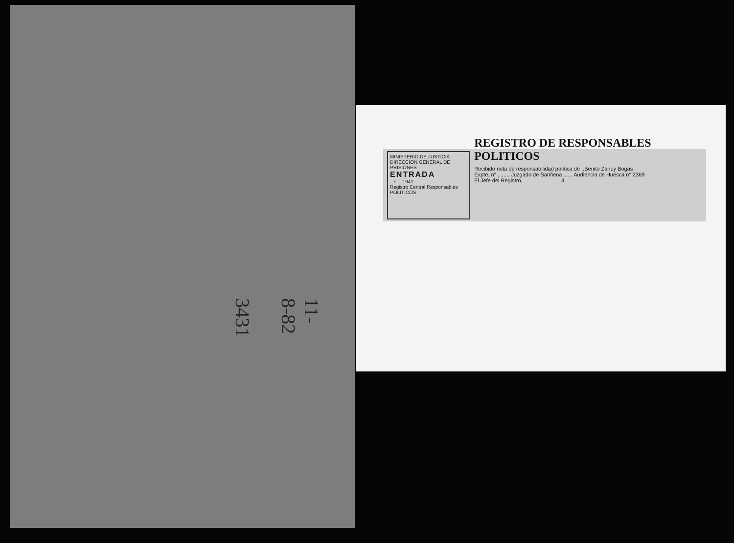11-8-82 3431
MINISTERIO DE JUSTICIA
DIRECCION GENERAL DE PRISIONES
ENTRADA
- 7 ... 1941
Registro Central Responsables
POLITICOS
REGISTRO DE RESPONSABLES POLITICOS
Recibido nota de responsabilidad política de ..Benito Zanuy Bogas
Expte. n° ........ Juzgado de Sariñena ...... Audiencia de Huesca n° 2369
El Jefe del Registro, 4